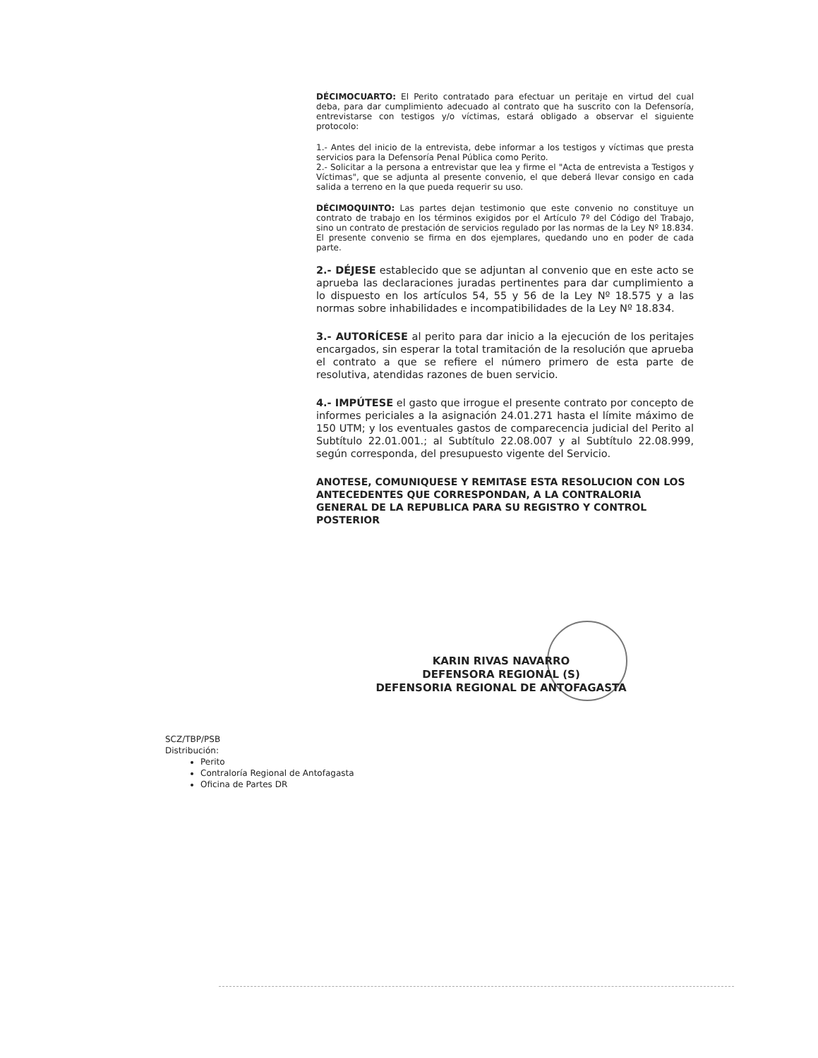DÉCIMOCUARTO: El Perito contratado para efectuar un peritaje en virtud del cual deba, para dar cumplimiento adecuado al contrato que ha suscrito con la Defensoría, entrevistarse con testigos y/o víctimas, estará obligado a observar el siguiente protocolo:
1.- Antes del inicio de la entrevista, debe informar a los testigos y víctimas que presta servicios para la Defensoría Penal Pública como Perito.
2.- Solicitar a la persona a entrevistar que lea y firme el "Acta de entrevista a Testigos y Víctimas", que se adjunta al presente convenio, el que deberá llevar consigo en cada salida a terreno en la que pueda requerir su uso.
DÉCIMOQUINTO: Las partes dejan testimonio que este convenio no constituye un contrato de trabajo en los términos exigidos por el Artículo 7º del Código del Trabajo, sino un contrato de prestación de servicios regulado por las normas de la Ley Nº 18.834.
El presente convenio se firma en dos ejemplares, quedando uno en poder de cada parte.
2.- DÉJESE establecido que se adjuntan al convenio que en este acto se aprueba las declaraciones juradas pertinentes para dar cumplimiento a lo dispuesto en los artículos 54, 55 y 56 de la Ley Nº 18.575 y a las normas sobre inhabilidades e incompatibilidades de la Ley Nº 18.834.
3.- AUTORÍCESE al perito para dar inicio a la ejecución de los peritajes encargados, sin esperar la total tramitación de la resolución que aprueba el contrato a que se refiere el número primero de esta parte de resolutiva, atendidas razones de buen servicio.
4.- IMPÚTESE el gasto que irrogue el presente contrato por concepto de informes periciales a la asignación 24.01.271 hasta el límite máximo de 150 UTM; y los eventuales gastos de comparecencia judicial del Perito al Subtítulo 22.01.001.; al Subtítulo 22.08.007 y al Subtítulo 22.08.999, según corresponda, del presupuesto vigente del Servicio.
ANOTESE, COMUNIQUESE Y REMITASE ESTA RESOLUCION CON LOS ANTECEDENTES QUE CORRESPONDAN, A LA CONTRALORIA GENERAL DE LA REPUBLICA PARA SU REGISTRO Y CONTROL POSTERIOR
KARIN RIVAS NAVARRO
DEFENSORA REGIONAL (S)
DEFENSORIA REGIONAL DE ANTOFAGASTA
SCZ/TBP/PSB
Distribución:
Perito
Contraloría Regional de Antofagasta
Oficina de Partes DR